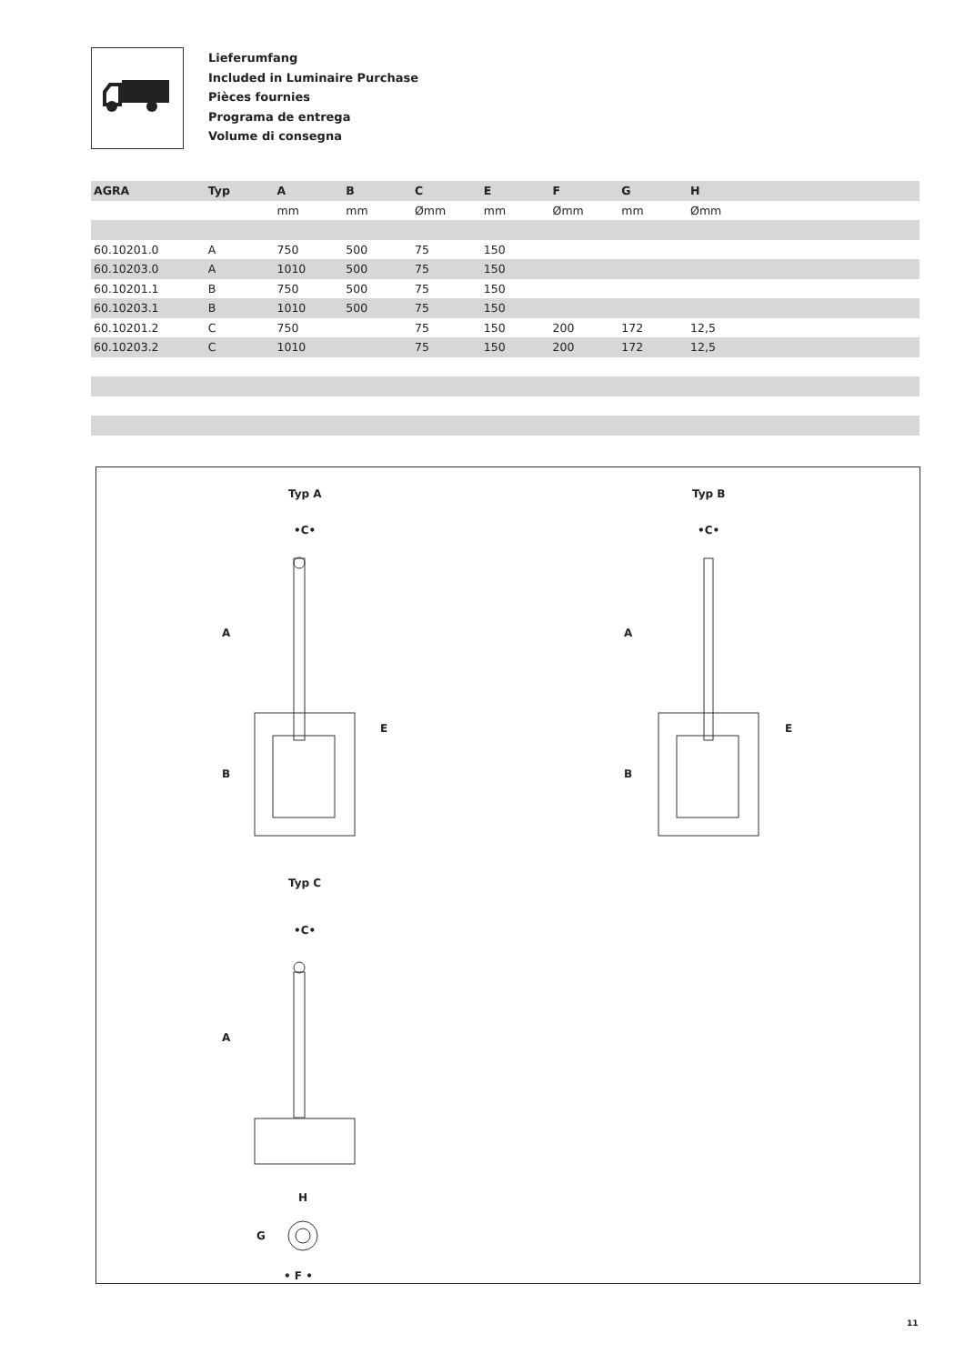Lieferumfang
Included in Luminaire Purchase
Pièces fournies
Programa de entrega
Volume di consegna
| AGRA | Typ | A | B | C | E | F | G | H |
| --- | --- | --- | --- | --- | --- | --- | --- | --- |
| | | mm | mm | Ømm | mm | Ømm | mm | Ømm |
| 60.10201.0 | A | 750 | 500 | 75 | 150 | | | |
| 60.10203.0 | A | 1010 | 500 | 75 | 150 | | | |
| 60.10201.1 | B | 750 | 500 | 75 | 150 | | | |
| 60.10203.1 | B | 1010 | 500 | 75 | 150 | | | |
| 60.10201.2 | C | 750 | | 75 | 150 | 200 | 172 | 12,5 |
| 60.10203.2 | C | 1010 | | 75 | 150 | 200 | 172 | 12,5 |
Typ A Typ B
•C• •C•
A
B
E
A
B
E
Typ C
•C•
A
H
G
• F •
11